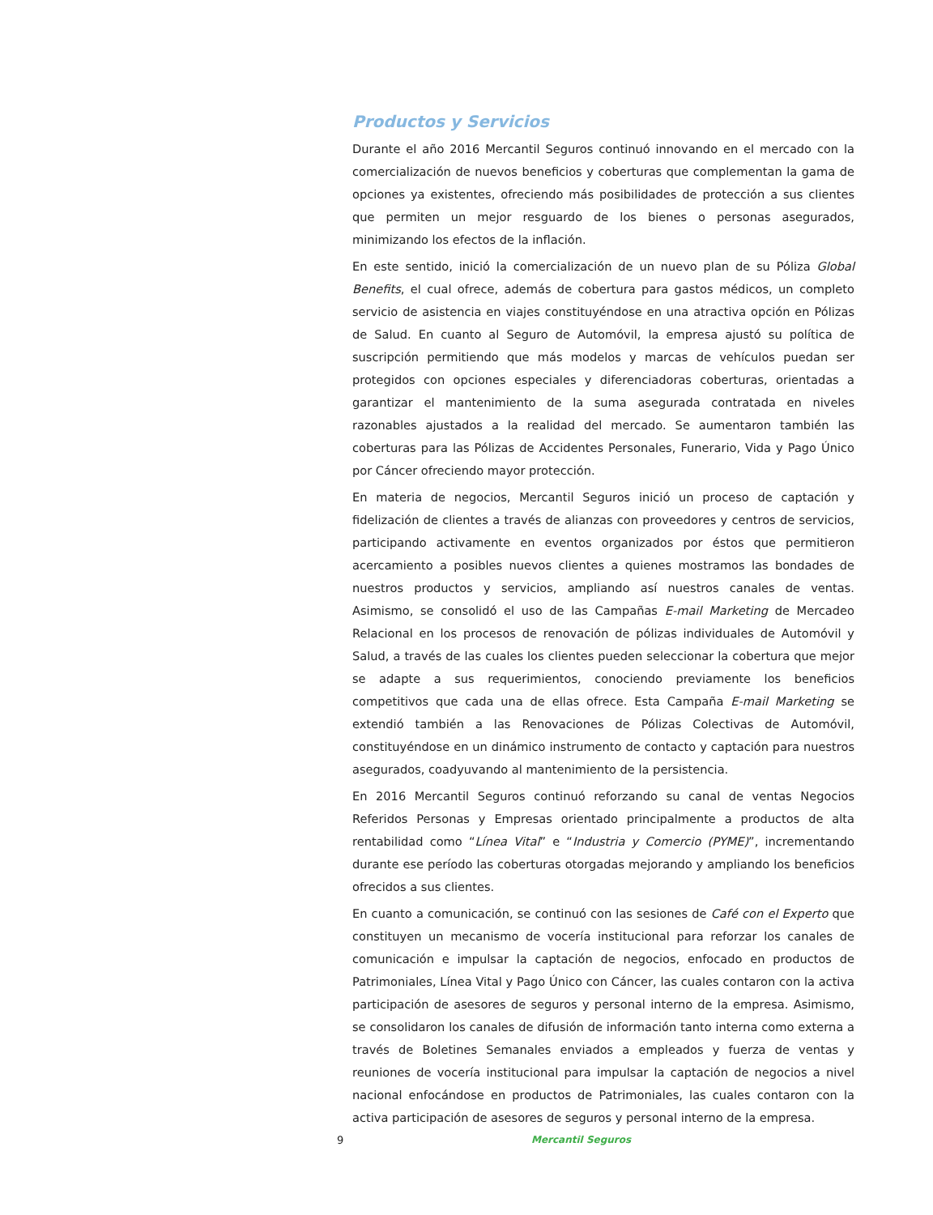Productos y Servicios
Durante el año 2016 Mercantil Seguros continuó innovando en el mercado con la comercialización de nuevos beneficios y coberturas que complementan la gama de opciones ya existentes, ofreciendo más posibilidades de protección a sus clientes que permiten un mejor resguardo de los bienes o personas asegurados, minimizando los efectos de la inflación.
En este sentido, inició la comercialización de un nuevo plan de su Póliza Global Benefits, el cual ofrece, además de cobertura para gastos médicos, un completo servicio de asistencia en viajes constituyéndose en una atractiva opción en Pólizas de Salud. En cuanto al Seguro de Automóvil, la empresa ajustó su política de suscripción permitiendo que más modelos y marcas de vehículos puedan ser protegidos con opciones especiales y diferenciadoras coberturas, orientadas a garantizar el mantenimiento de la suma asegurada contratada en niveles razonables ajustados a la realidad del mercado. Se aumentaron también las coberturas para las Pólizas de Accidentes Personales, Funerario, Vida y Pago Único por Cáncer ofreciendo mayor protección.
En materia de negocios, Mercantil Seguros inició un proceso de captación y fidelización de clientes a través de alianzas con proveedores y centros de servicios, participando activamente en eventos organizados por éstos que permitieron acercamiento a posibles nuevos clientes a quienes mostramos las bondades de nuestros productos y servicios, ampliando así nuestros canales de ventas. Asimismo, se consolidó el uso de las Campañas E-mail Marketing de Mercadeo Relacional en los procesos de renovación de pólizas individuales de Automóvil y Salud, a través de las cuales los clientes pueden seleccionar la cobertura que mejor se adapte a sus requerimientos, conociendo previamente los beneficios competitivos que cada una de ellas ofrece. Esta Campaña E-mail Marketing se extendió también a las Renovaciones de Pólizas Colectivas de Automóvil, constituyéndose en un dinámico instrumento de contacto y captación para nuestros asegurados, coadyuvando al mantenimiento de la persistencia.
En 2016 Mercantil Seguros continuó reforzando su canal de ventas Negocios Referidos Personas y Empresas orientado principalmente a productos de alta rentabilidad como “Línea Vital” e “Industria y Comercio (PYME)”, incrementando durante ese período las coberturas otorgadas mejorando y ampliando los beneficios ofrecidos a sus clientes.
En cuanto a comunicación, se continuó con las sesiones de Café con el Experto que constituyen un mecanismo de vocería institucional para reforzar los canales de comunicación e impulsar la captación de negocios, enfocado en productos de Patrimoniales, Línea Vital y Pago Único con Cáncer, las cuales contaron con la activa participación de asesores de seguros y personal interno de la empresa. Asimismo, se consolidaron los canales de difusión de información tanto interna como externa a través de Boletines Semanales enviados a empleados y fuerza de ventas y reuniones de vocería institucional para impulsar la captación de negocios a nivel nacional enfocándose en productos de Patrimoniales, las cuales contaron con la activa participación de asesores de seguros y personal interno de la empresa.
9 Mercantil Seguros